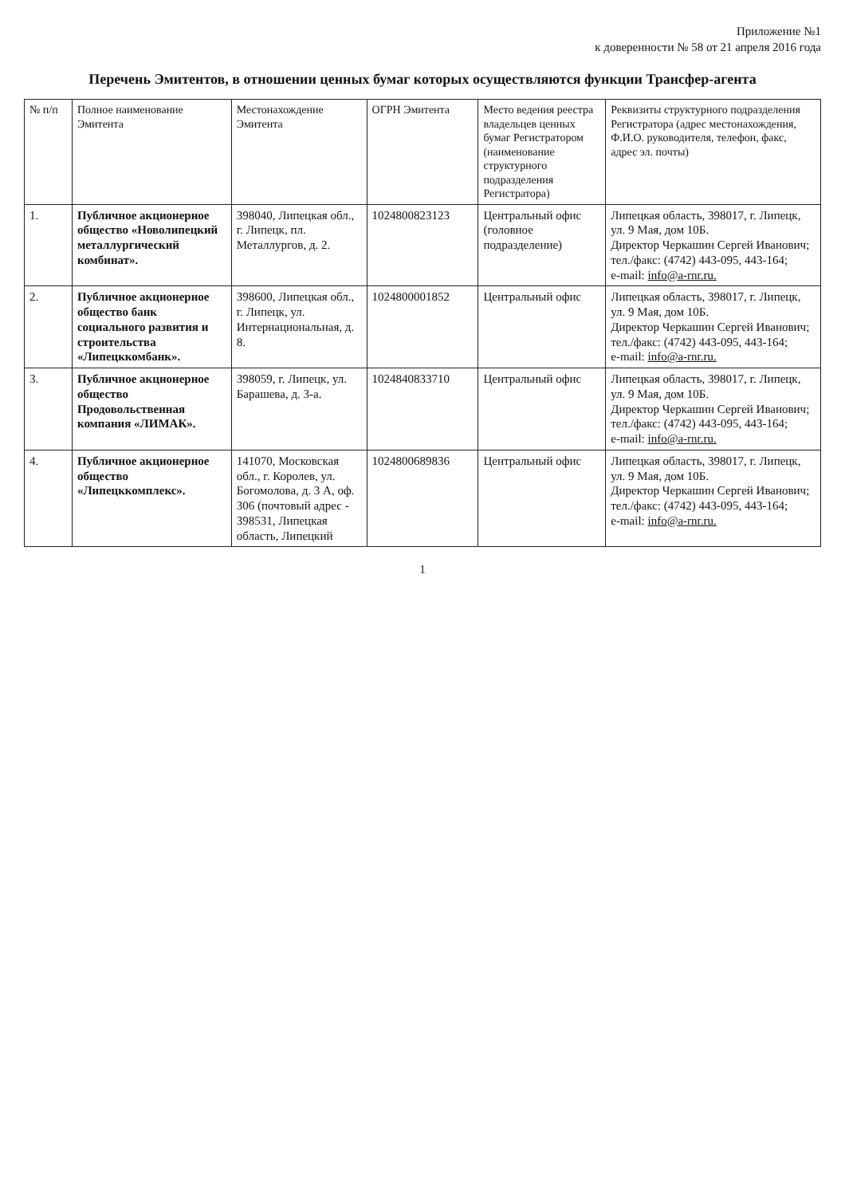Приложение №1
к доверенности № 58 от 21 апреля 2016 года
Перечень Эмитентов, в отношении ценных бумаг которых осуществляются функции Трансфер-агента
| № п/п | Полное наименование Эмитента | Местонахождение Эмитента | ОГРН Эмитента | Место ведения реестра владельцев ценных бумаг Регистратором (наименование структурного подразделения Регистратора) | Реквизиты структурного подразделения Регистратора (адрес местонахождения, Ф.И.О. руководителя, телефон, факс, адрес эл. почты) |
| --- | --- | --- | --- | --- | --- |
| 1. | Публичное акционерное общество «Новолипецкий металлургический комбинат». | 398040, Липецкая обл., г. Липецк, пл. Металлургов, д. 2. | 1024800823123 | Центральный офис (головное подразделение) | Липецкая область, 398017, г. Липецк, ул. 9 Мая, дом 10Б. Директор Черкашин Сергей Иванович; тел./факс: (4742) 443-095, 443-164; e-mail: info@a-rnr.ru. |
| 2. | Публичное акционерное общество банк социального развития и строительства «Липецккомбанк». | 398600, Липецкая обл., г. Липецк, ул. Интернациональная, д. 8. | 1024800001852 | Центральный офис | Липецкая область, 398017, г. Липецк, ул. 9 Мая, дом 10Б. Директор Черкашин Сергей Иванович; тел./факс: (4742) 443-095, 443-164; e-mail: info@a-rnr.ru. |
| 3. | Публичное акционерное общество Продовольственная компания «ЛИМАК». | 398059, г. Липецк, ул. Барашева, д. 3-а. | 1024840833710 | Центральный офис | Липецкая область, 398017, г. Липецк, ул. 9 Мая, дом 10Б. Директор Черкашин Сергей Иванович; тел./факс: (4742) 443-095, 443-164; e-mail: info@a-rnr.ru. |
| 4. | Публичное акционерное общество «Липецккомплекс». | 141070, Московская обл., г. Королев, ул. Богомолова, д. 3 А, оф. 306 (почтовый адрес - 398531, Липецкая область, Липецкий | 1024800689836 | Центральный офис | Липецкая область, 398017, г. Липецк, ул. 9 Мая, дом 10Б. Директор Черкашин Сергей Иванович; тел./факс: (4742) 443-095, 443-164; e-mail: info@a-rnr.ru. |
1